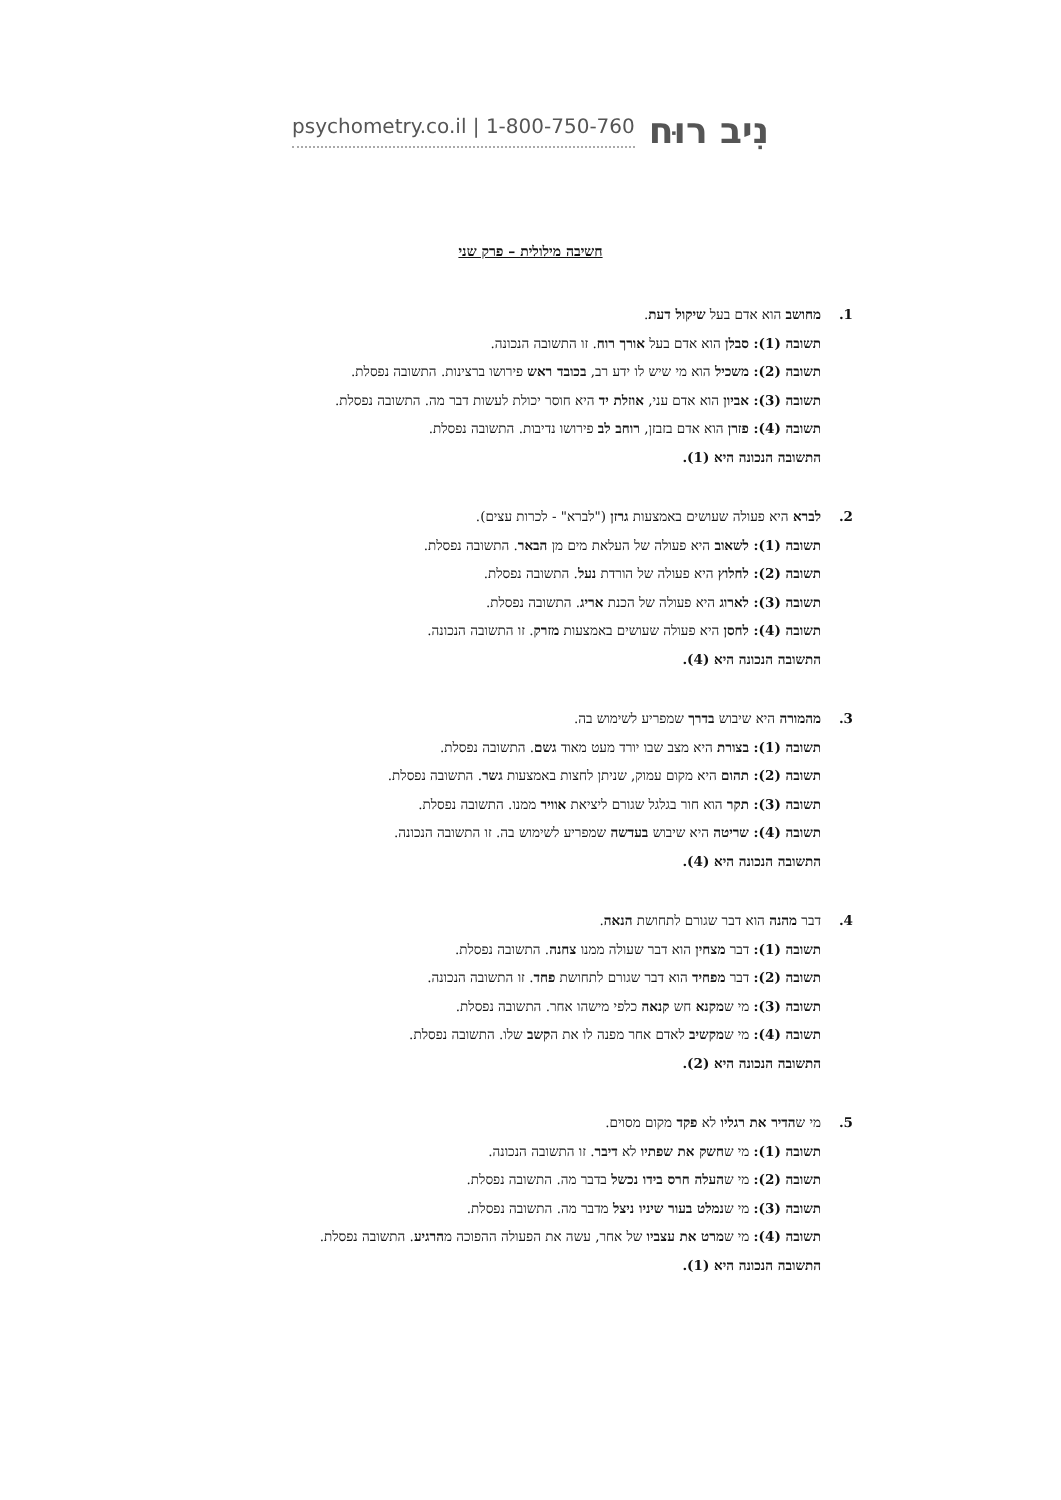psychometry.co.il | 1-800-750-760
נִיב רוּח
חשיבה מילולית – פרק שני
1. מחושב הוא אדם בעל שיקול דעת.
תשובה (1): סבלן הוא אדם בעל אורך רוח. זו התשובה הנכונה.
תשובה (2): משכיל הוא מי שיש לו ידע רב, בכובד ראש פירושו ברצינות. התשובה נפסלת.
תשובה (3): אביון הוא אדם עני, אוזלת יד היא חוסר יכולת לעשות דבר מה. התשובה נפסלת.
תשובה (4): פזרן הוא אדם בזבזן, רוחב לב פירושו נדיבות. התשובה נפסלת.
התשובה הנכונה היא (1).
2. לברא היא פעולה שעושים באמצעות גרזן ("לברא" - לכרות עצים).
תשובה (1): לשאוב היא פעולה של העלאת מים מן הבאר. התשובה נפסלת.
תשובה (2): לחלוץ היא פעולה של הורדת נעל. התשובה נפסלת.
תשובה (3): לארוג היא פעולה של הכנת אריג. התשובה נפסלת.
תשובה (4): לחסן היא פעולה שעושים באמצעות מזרק. זו התשובה הנכונה.
התשובה הנכונה היא (4).
3. מהמורה היא שיבוש בדרך שמפריע לשימוש בה.
תשובה (1): בצורת היא מצב שבו יורד מעט מאוד גשם. התשובה נפסלת.
תשובה (2): תהום היא מקום עמוק, שניתן לחצות באמצעות גשר. התשובה נפסלת.
תשובה (3): תקר הוא חור בגלגל שגורם ליציאת אוויר ממנו. התשובה נפסלת.
תשובה (4): שריטה היא שיבוש בעדשה שמפריע לשימוש בה. זו התשובה הנכונה.
התשובה הנכונה היא (4).
4. דבר מהנה הוא דבר שגורם לתחושת הנאה.
תשובה (1): דבר מצחין הוא דבר שעולה ממנו צחנה. התשובה נפסלת.
תשובה (2): דבר מפחיד הוא דבר שגורם לתחושת פחד. זו התשובה הנכונה.
תשובה (3): מי שמקנא חש קנאה כלפי מישהו אחר. התשובה נפסלת.
תשובה (4): מי שמקשיב לאדם אחר מפנה לו את הקשב שלו. התשובה נפסלת.
התשובה הנכונה היא (2).
5. מי שהדיר את רגליו לא פקד מקום מסוים.
תשובה (1): מי שחשק את שפתיו לא דיבר. זו התשובה הנכונה.
תשובה (2): מי שהעלה חרס בידו נכשל בדבר מה. התשובה נפסלת.
תשובה (3): מי שנמלט בעור שיניו ניצל מדבר מה. התשובה נפסלת.
תשובה (4): מי שמרט את עצביו של אחר, עשה את הפעולה ההפוכה מהרגיע. התשובה נפסלת.
התשובה הנכונה היא (1).